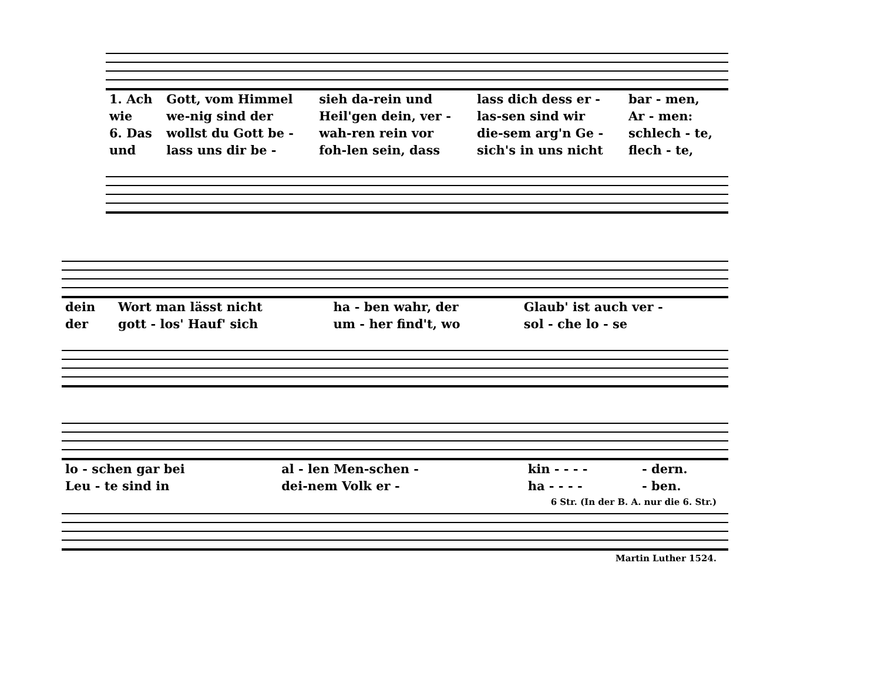| 1. Ach | Gott, vom Himmel | sieh da-rein und | lass dich dess er - | bar - men, |
| wie | we-nig sind der | Heil'gen dein, ver - | las-sen sind wir | Ar - men: |
| 6. Das | wollst du Gott be - | wah-ren rein vor | die-sem arg'n Ge - | schlech - te, |
| und | lass uns dir be - | foh-len sein, dass | sich's in uns nicht | flech - te, |
| dein | Wort man lässt nicht | ha - ben wahr, der | Glaub' ist auch ver - |
| der | gott - los' Hauf' sich | um - her find't, wo | sol - che lo - se |
| lo - schen gar bei | al - len Men-schen - | kin - - - - | - dern. |
| Leu - te sind in | dei-nem Volk er - | ha - - - - | - ben. |
6 Str. (In der B. A. nur die 6. Str.)
Martin Luther 1524.